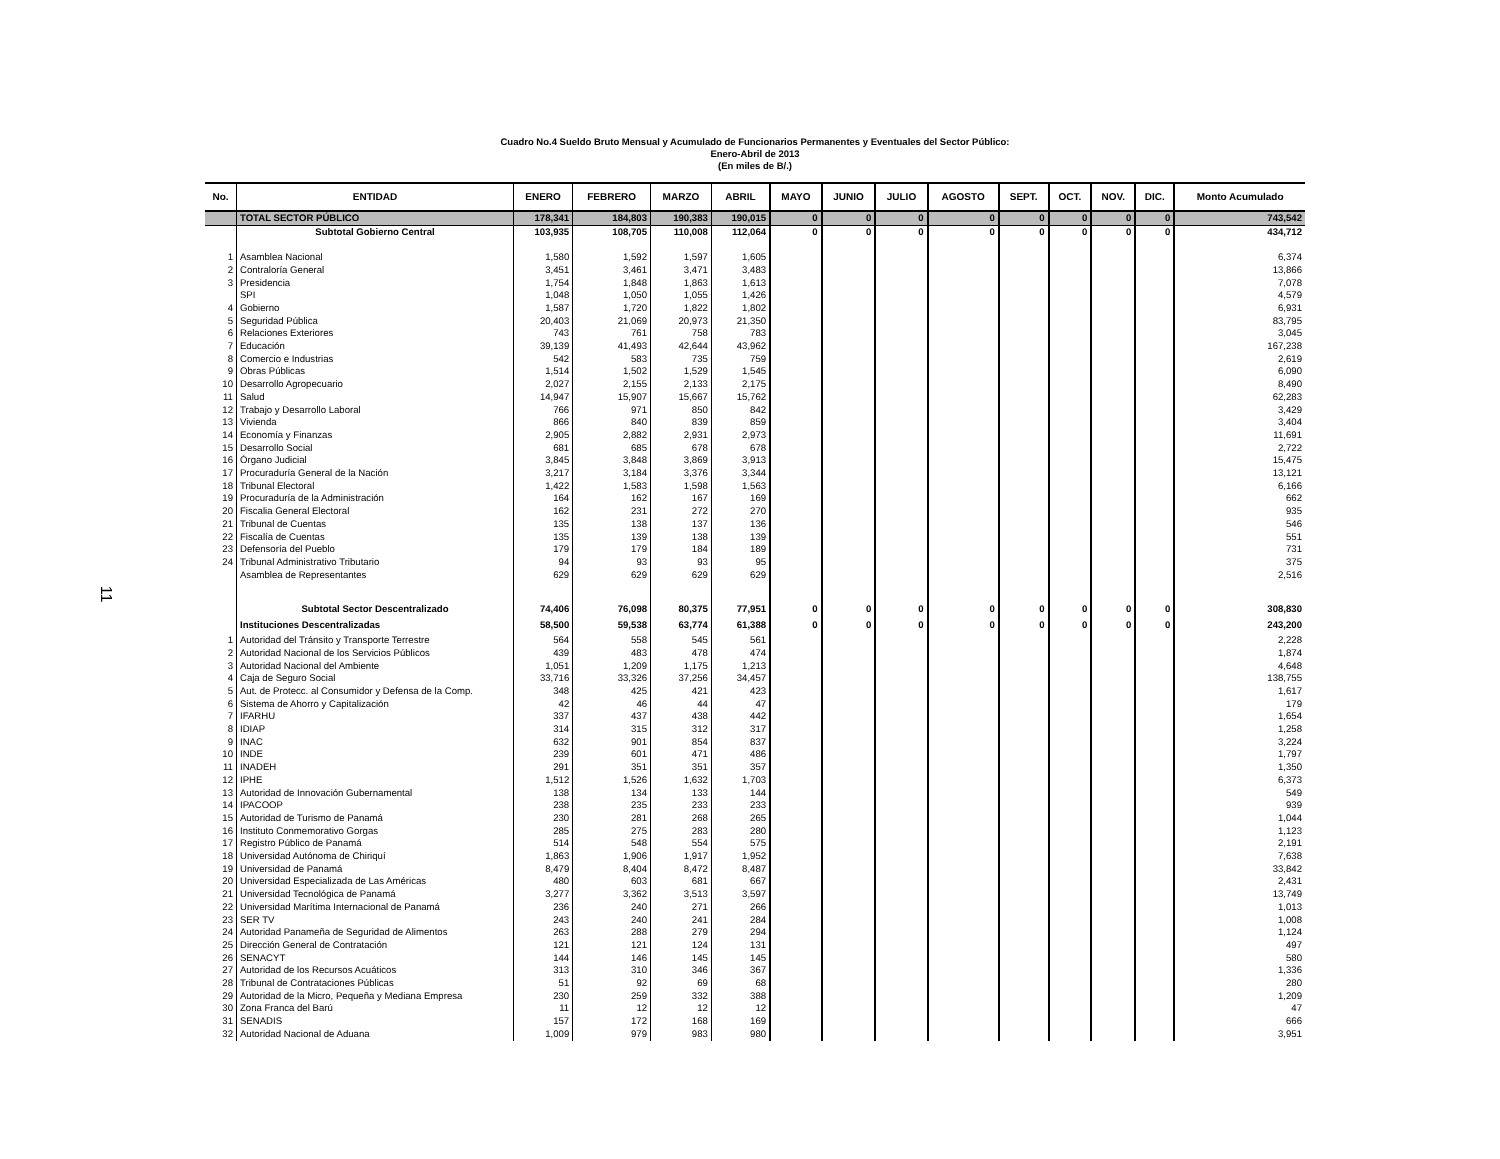11
Cuadro No.4 Sueldo Bruto Mensual y Acumulado de Funcionarios Permanentes y Eventuales del Sector Público:
Enero-Abril de 2013
(En miles de B/.)
| No. | ENTIDAD | ENERO | FEBRERO | MARZO | ABRIL | MAYO | JUNIO | JULIO | AGOSTO | SEPT. | OCT. | NOV. | DIC. | Monto Acumulado |
| --- | --- | --- | --- | --- | --- | --- | --- | --- | --- | --- | --- | --- | --- | --- |
| | TOTAL SECTOR PÚBLICO | 178,341 | 184,803 | 190,383 | 190,015 | 0 | 0 | 0 | 0 | 0 | 0 | 0 | 0 | 743,542 |
| | Subtotal Gobierno Central | 103,935 | 108,705 | 110,008 | 112,064 | 0 | 0 | 0 | 0 | 0 | 0 | 0 | 0 | 434,712 |
| 1 | Asamblea Nacional | 1,580 | 1,592 | 1,597 | 1,605 | | | | | | | | | 6,374 |
| 2 | Contraloría General | 3,451 | 3,461 | 3,471 | 3,483 | | | | | | | | | 13,866 |
| 3 | Presidencia | 1,754 | 1,848 | 1,863 | 1,613 | | | | | | | | | 7,078 |
| | SPI | 1,048 | 1,050 | 1,055 | 1,426 | | | | | | | | | 4,579 |
| 4 | Gobierno | 1,587 | 1,720 | 1,822 | 1,802 | | | | | | | | | 6,931 |
| 5 | Seguridad Pública | 20,403 | 21,069 | 20,973 | 21,350 | | | | | | | | | 83,795 |
| 6 | Relaciones Exteriores | 743 | 761 | 758 | 783 | | | | | | | | | 3,045 |
| 7 | Educación | 39,139 | 41,493 | 42,644 | 43,962 | | | | | | | | | 167,238 |
| 8 | Comercio e Industrias | 542 | 583 | 735 | 759 | | | | | | | | | 2,619 |
| 9 | Obras Públicas | 1,514 | 1,502 | 1,529 | 1,545 | | | | | | | | | 6,090 |
| 10 | Desarrollo Agropecuario | 2,027 | 2,155 | 2,133 | 2,175 | | | | | | | | | 8,490 |
| 11 | Salud | 14,947 | 15,907 | 15,667 | 15,762 | | | | | | | | | 62,283 |
| 12 | Trabajo y Desarrollo Laboral | 766 | 971 | 850 | 842 | | | | | | | | | 3,429 |
| 13 | Vivienda | 866 | 840 | 839 | 859 | | | | | | | | | 3,404 |
| 14 | Economía y Finanzas | 2,905 | 2,882 | 2,931 | 2,973 | | | | | | | | | 11,691 |
| 15 | Desarrollo Social | 681 | 685 | 678 | 678 | | | | | | | | | 2,722 |
| 16 | Órgano Judicial | 3,845 | 3,848 | 3,869 | 3,913 | | | | | | | | | 15,475 |
| 17 | Procuraduría General de la Nación | 3,217 | 3,184 | 3,376 | 3,344 | | | | | | | | | 13,121 |
| 18 | Tribunal Electoral | 1,422 | 1,583 | 1,598 | 1,563 | | | | | | | | | 6,166 |
| 19 | Procuraduría de la Administración | 164 | 162 | 167 | 169 | | | | | | | | | 662 |
| 20 | Fiscalia General Electoral | 162 | 231 | 272 | 270 | | | | | | | | | 935 |
| 21 | Tribunal de Cuentas | 135 | 138 | 137 | 136 | | | | | | | | | 546 |
| 22 | Fiscalía de Cuentas | 135 | 139 | 138 | 139 | | | | | | | | | 551 |
| 23 | Defensoría del Pueblo | 179 | 179 | 184 | 189 | | | | | | | | | 731 |
| 24 | Tribunal Administrativo Tributario | 94 | 93 | 93 | 95 | | | | | | | | | 375 |
| | Asamblea de Representantes | 629 | 629 | 629 | 629 | | | | | | | | | 2,516 |
| | Subtotal Sector Descentralizado | 74,406 | 76,098 | 80,375 | 77,951 | 0 | 0 | 0 | 0 | 0 | 0 | 0 | 0 | 308,830 |
| | Instituciones Descentralizadas | 58,500 | 59,538 | 63,774 | 61,388 | 0 | 0 | 0 | 0 | 0 | 0 | 0 | 0 | 243,200 |
| 1 | Autoridad del Tránsito y Transporte Terrestre | 564 | 558 | 545 | 561 | | | | | | | | | 2,228 |
| 2 | Autoridad Nacional de los Servicios Públicos | 439 | 483 | 478 | 474 | | | | | | | | | 1,874 |
| 3 | Autoridad Nacional del Ambiente | 1,051 | 1,209 | 1,175 | 1,213 | | | | | | | | | 4,648 |
| 4 | Caja de Seguro Social | 33,716 | 33,326 | 37,256 | 34,457 | | | | | | | | | 138,755 |
| 5 | Aut. de Protecc. al Consumidor y Defensa de la Comp. | 348 | 425 | 421 | 423 | | | | | | | | | 1,617 |
| 6 | Sistema de Ahorro y Capitalización | 42 | 46 | 44 | 47 | | | | | | | | | 179 |
| 7 | IFARHU | 337 | 437 | 438 | 442 | | | | | | | | | 1,654 |
| 8 | IDIAP | 314 | 315 | 312 | 317 | | | | | | | | | 1,258 |
| 9 | INAC | 632 | 901 | 854 | 837 | | | | | | | | | 3,224 |
| 10 | INDE | 239 | 601 | 471 | 486 | | | | | | | | | 1,797 |
| 11 | INADEH | 291 | 351 | 351 | 357 | | | | | | | | | 1,350 |
| 12 | IPHE | 1,512 | 1,526 | 1,632 | 1,703 | | | | | | | | | 6,373 |
| 13 | Autoridad de Innovación Gubernamental | 138 | 134 | 133 | 144 | | | | | | | | | 549 |
| 14 | IPACOOP | 238 | 235 | 233 | 233 | | | | | | | | | 939 |
| 15 | Autoridad de Turismo de Panamá | 230 | 281 | 268 | 265 | | | | | | | | | 1,044 |
| 16 | Instituto Conmemorativo Gorgas | 285 | 275 | 283 | 280 | | | | | | | | | 1,123 |
| 17 | Registro Público de Panamá | 514 | 548 | 554 | 575 | | | | | | | | | 2,191 |
| 18 | Universidad Autónoma de Chiriquí | 1,863 | 1,906 | 1,917 | 1,952 | | | | | | | | | 7,638 |
| 19 | Universidad de Panamá | 8,479 | 8,404 | 8,472 | 8,487 | | | | | | | | | 33,842 |
| 20 | Universidad Especializada de Las Américas | 480 | 603 | 681 | 667 | | | | | | | | | 2,431 |
| 21 | Universidad Tecnológica de Panamá | 3,277 | 3,362 | 3,513 | 3,597 | | | | | | | | | 13,749 |
| 22 | Universidad Marítima Internacional de Panamá | 236 | 240 | 271 | 266 | | | | | | | | | 1,013 |
| 23 | SER TV | 243 | 240 | 241 | 284 | | | | | | | | | 1,008 |
| 24 | Autoridad Panameña de Seguridad de Alimentos | 263 | 288 | 279 | 294 | | | | | | | | | 1,124 |
| 25 | Dirección General de Contratación | 121 | 121 | 124 | 131 | | | | | | | | | 497 |
| 26 | SENACYT | 144 | 146 | 145 | 145 | | | | | | | | | 580 |
| 27 | Autoridad de los Recursos Acuáticos | 313 | 310 | 346 | 367 | | | | | | | | | 1,336 |
| 28 | Tribunal de Contrataciones Públicas | 51 | 92 | 69 | 68 | | | | | | | | | 280 |
| 29 | Autoridad de la Micro, Pequeña y Mediana Empresa | 230 | 259 | 332 | 388 | | | | | | | | | 1,209 |
| 30 | Zona Franca del Barú | 11 | 12 | 12 | 12 | | | | | | | | | 47 |
| 31 | SENADIS | 157 | 172 | 168 | 169 | | | | | | | | | 666 |
| 32 | Autoridad Nacional de Aduana | 1,009 | 979 | 983 | 980 | | | | | | | | | 3,951 |